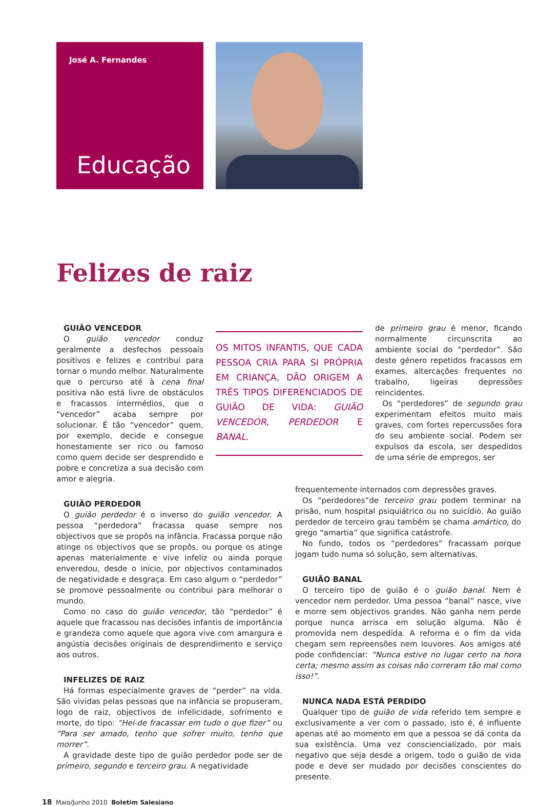José A. Fernandes
Educação
Felizes de raiz
GUIÃO VENCEDOR
O guião vencedor conduz geralmente a desfechos pessoais positivos e felizes e contribui para tornar o mundo melhor. Naturalmente que o percurso até à cena final positiva não está livre de obstáculos e fracassos intermédios, que o “vencedor” acaba sempre por solucionar. É tão “vencedor” quem, por exemplo, decide e consegue honestamente ser rico ou famoso como quem decide ser desprendido e pobre e concretiza a sua decisão com amor e alegria.
OS MITOS INFANTIS, QUE CADA PESSOA CRIA PARA SI PRÓPRIA EM CRIANÇA, DÃO ORIGEM A TRÊS TIPOS DIFERENCIADOS DE GUIÃO DE VIDA: GUIÃO VENCEDOR, PERDEDOR E BANAL.
de primeiro grau é menor, ficando normalmente circunscrita ao ambiente social do “perdedor”. São deste género repetidos fracassos em exames, altercações frequentes no trabalho, ligeiras depressões reincidentes.
Os “perdedores” de segundo grau experimentam efeitos muito mais graves, com fortes repercussões fora do seu ambiente social. Podem ser expulsos da escola, ser despedidos de uma série de empregos, ser
GUIÃO PERDEDOR
O guião perdedor é o inverso do guião vencedor. A pessoa “perdedora” fracassa quase sempre nos objectivos que se propôs na infância. Fracassa porque não atinge os objectivos que se propôs, ou porque os atinge apenas materialmente e vive infeliz ou ainda porque enveredou, desde o início, por objectivos contaminados de negatividade e desgraça. Em caso algum o “perdedor” se promove pessoalmente ou contribui para melhorar o mundo.
Como no caso do guião vencedor, tão “perdedor” é aquele que fracassou nas decisões infantis de importância e grandeza como aquele que agora vive com amargura e angústia decisões originais de desprendimento e serviço aos outros.
INFELIZES DE RAIZ
Há formas especialmente graves de “perder” na vida. São vividas pelas pessoas que na infância se propuseram, logo de raiz, objectivos de infelicidade, sofrimento e morte, do tipo: “Hei-de fracassar em tudo o que fizer” ou “Para ser amado, tenho que sofrer muito, tenho que morrer”.
A gravidade deste tipo de guião perdedor pode ser de primeiro, segundo e terceiro grau. A negatividade
frequentemente internados com depressões graves.
Os “perdedores”de terceiro grau podem terminar na prisão, num hospital psiquiátrico ou no suicídio. Ao guião perdedor de terceiro grau também se chama amártico, do grego “amartia” que significa catástrofe.
No fundo, todos os “perdedores” fracassam porque jogam tudo numa só solução, sem alternativas.
GUIÃO BANAL
O terceiro tipo de guião é o guião banal. Nem é vencedor nem perdedor. Uma pessoa “banal” nasce, vive e morre sem objectivos grandes. Não ganha nem perde porque nunca arrisca em solução alguma. Não é promovida nem despedida. A reforma e o fim da vida chegam sem repreensões nem louvores. Aos amigos até pode confidenciar: “Nunca estive no lugar certo na hora certa; mesmo assim as coisas não correram tão mal como isso!”.
NUNCA NADA ESTÁ PERDIDO
Qualquer tipo de guião de vida referido tem sempre e exclusivamente a ver com o passado, isto é, é influente apenas até ao momento em que a pessoa se dá conta da sua existência. Uma vez consciencializado, por mais negativo que seja desde a origem, todo o guião de vida pode e deve ser mudado por decisões conscientes do presente.
18 Maio/Junho 2010 Boletim Salesiano